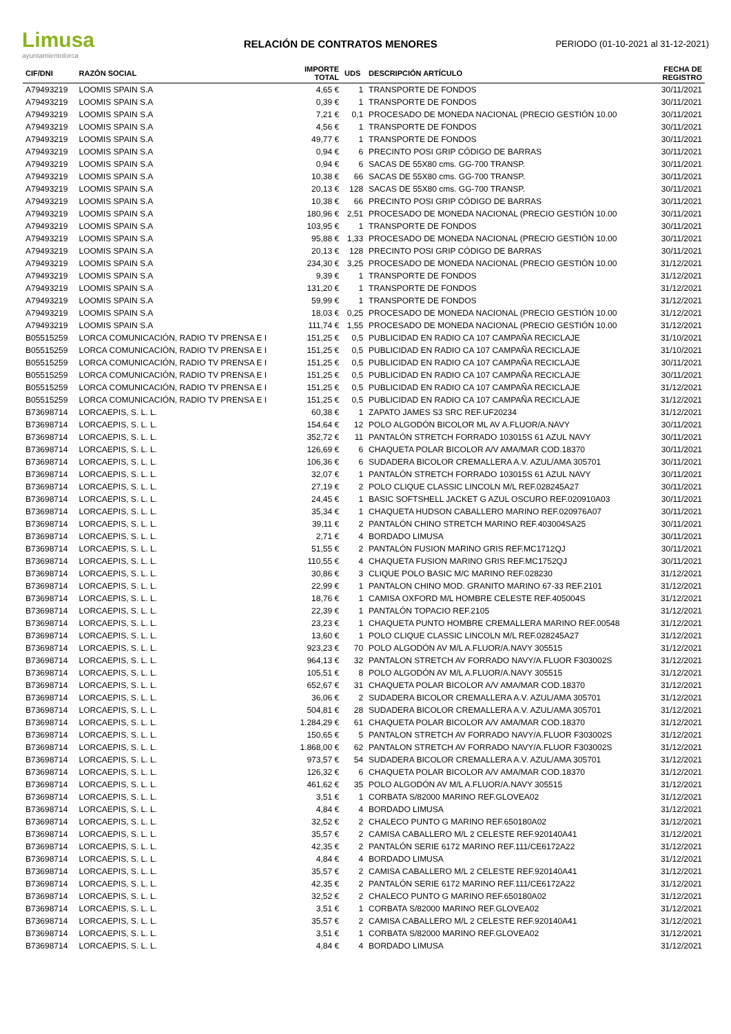Limusa
ayuntamientolorca
RELACIÓN DE CONTRATOS MENORES
PERIODO (01-10-2021 al 31-12-2021)
| CIF/DNI | RAZÓN SOCIAL | IMPORTE TOTAL | UDS | DESCRIPCIÓN ARTÍCULO | FECHA DE REGISTRO |
| --- | --- | --- | --- | --- | --- |
| A79493219 | LOOMIS SPAIN S.A | 4,65 € | 1 | TRANSPORTE DE FONDOS | 30/11/2021 |
| A79493219 | LOOMIS SPAIN S.A | 0,39 € | 1 | TRANSPORTE DE FONDOS | 30/11/2021 |
| A79493219 | LOOMIS SPAIN S.A | 7,21 € | 0,1 | PROCESADO DE MONEDA NACIONAL (PRECIO GESTIÓN 10.00 | 30/11/2021 |
| A79493219 | LOOMIS SPAIN S.A | 4,56 € | 1 | TRANSPORTE DE FONDOS | 30/11/2021 |
| A79493219 | LOOMIS SPAIN S.A | 49,77 € | 1 | TRANSPORTE DE FONDOS | 30/11/2021 |
| A79493219 | LOOMIS SPAIN S.A | 0,94 € | 6 | PRECINTO POSI GRIP CÓDIGO DE BARRAS | 30/11/2021 |
| A79493219 | LOOMIS SPAIN S.A | 0,94 € | 6 | SACAS DE 55X80 cms. GG-700 TRANSP. | 30/11/2021 |
| A79493219 | LOOMIS SPAIN S.A | 10,38 € | 66 | SACAS DE 55X80 cms. GG-700 TRANSP. | 30/11/2021 |
| A79493219 | LOOMIS SPAIN S.A | 20,13 € | 128 | SACAS DE 55X80 cms. GG-700 TRANSP. | 30/11/2021 |
| A79493219 | LOOMIS SPAIN S.A | 10,38 € | 66 | PRECINTO POSI GRIP CÓDIGO DE BARRAS | 30/11/2021 |
| A79493219 | LOOMIS SPAIN S.A | 180,96 € | 2,51 | PROCESADO DE MONEDA NACIONAL (PRECIO GESTIÓN 10.00 | 30/11/2021 |
| A79493219 | LOOMIS SPAIN S.A | 103,95 € | 1 | TRANSPORTE DE FONDOS | 30/11/2021 |
| A79493219 | LOOMIS SPAIN S.A | 95,88 € | 1,33 | PROCESADO DE MONEDA NACIONAL (PRECIO GESTIÓN 10.00 | 30/11/2021 |
| A79493219 | LOOMIS SPAIN S.A | 20,13 € | 128 | PRECINTO POSI GRIP CÓDIGO DE BARRAS | 30/11/2021 |
| A79493219 | LOOMIS SPAIN S.A | 234,30 € | 3,25 | PROCESADO DE MONEDA NACIONAL (PRECIO GESTIÓN 10.00 | 31/12/2021 |
| A79493219 | LOOMIS SPAIN S.A | 9,39 € | 1 | TRANSPORTE DE FONDOS | 31/12/2021 |
| A79493219 | LOOMIS SPAIN S.A | 131,20 € | 1 | TRANSPORTE DE FONDOS | 31/12/2021 |
| A79493219 | LOOMIS SPAIN S.A | 59,99 € | 1 | TRANSPORTE DE FONDOS | 31/12/2021 |
| A79493219 | LOOMIS SPAIN S.A | 18,03 € | 0,25 | PROCESADO DE MONEDA NACIONAL (PRECIO GESTIÓN 10.00 | 31/12/2021 |
| A79493219 | LOOMIS SPAIN S.A | 111,74 € | 1,55 | PROCESADO DE MONEDA NACIONAL (PRECIO GESTIÓN 10.00 | 31/12/2021 |
| B05515259 | LORCA COMUNICACIÓN, RADIO TV PRENSA E I | 151,25 € | 0,5 | PUBLICIDAD EN RADIO CA 107 CAMPAÑA RECICLAJE | 31/10/2021 |
| B05515259 | LORCA COMUNICACIÓN, RADIO TV PRENSA E I | 151,25 € | 0,5 | PUBLICIDAD EN RADIO CA 107 CAMPAÑA RECICLAJE | 31/10/2021 |
| B05515259 | LORCA COMUNICACIÓN, RADIO TV PRENSA E I | 151,25 € | 0,5 | PUBLICIDAD EN RADIO CA 107 CAMPAÑA RECICLAJE | 30/11/2021 |
| B05515259 | LORCA COMUNICACIÓN, RADIO TV PRENSA E I | 151,25 € | 0,5 | PUBLICIDAD EN RADIO CA 107 CAMPAÑA RECICLAJE | 30/11/2021 |
| B05515259 | LORCA COMUNICACIÓN, RADIO TV PRENSA E I | 151,25 € | 0,5 | PUBLICIDAD EN RADIO CA 107 CAMPAÑA RECICLAJE | 31/12/2021 |
| B05515259 | LORCA COMUNICACIÓN, RADIO TV PRENSA E I | 151,25 € | 0,5 | PUBLICIDAD EN RADIO CA 107 CAMPAÑA RECICLAJE | 31/12/2021 |
| B73698714 | LORCAEPIS, S. L. L. | 60,38 € | 1 | ZAPATO JAMES S3 SRC REF.UF20234 | 31/12/2021 |
| B73698714 | LORCAEPIS, S. L. L. | 154,64 € | 12 | POLO ALGODÓN BICOLOR ML AV A.FLUOR/A.NAVY | 30/11/2021 |
| B73698714 | LORCAEPIS, S. L. L. | 352,72 € | 11 | PANTALÓN STRETCH FORRADO 103015S 61 AZUL NAVY | 30/11/2021 |
| B73698714 | LORCAEPIS, S. L. L. | 126,69 € | 6 | CHAQUETA POLAR BICOLOR A/V AMA/MAR COD.18370 | 30/11/2021 |
| B73698714 | LORCAEPIS, S. L. L. | 106,36 € | 6 | SUDADERA BICOLOR CREMALLERA A.V. AZUL/AMA 305701 | 30/11/2021 |
| B73698714 | LORCAEPIS, S. L. L. | 32,07 € | 1 | PANTALÓN STRETCH FORRADO 103015S 61 AZUL NAVY | 30/11/2021 |
| B73698714 | LORCAEPIS, S. L. L. | 27,19 € | 2 | POLO CLIQUE CLASSIC LINCOLN M/L REF.028245A27 | 30/11/2021 |
| B73698714 | LORCAEPIS, S. L. L. | 24,45 € | 1 | BASIC SOFTSHELL JACKET G AZUL OSCURO REF.020910A03 | 30/11/2021 |
| B73698714 | LORCAEPIS, S. L. L. | 35,34 € | 1 | CHAQUETA HUDSON CABALLERO MARINO REF.020976A07 | 30/11/2021 |
| B73698714 | LORCAEPIS, S. L. L. | 39,11 € | 2 | PANTALÓN CHINO STRETCH MARINO REF.403004SA25 | 30/11/2021 |
| B73698714 | LORCAEPIS, S. L. L. | 2,71 € | 4 | BORDADO LIMUSA | 30/11/2021 |
| B73698714 | LORCAEPIS, S. L. L. | 51,55 € | 2 | PANTALÓN FUSION MARINO GRIS REF.MC1712QJ | 30/11/2021 |
| B73698714 | LORCAEPIS, S. L. L. | 110,55 € | 4 | CHAQUETA FUSION MARINO GRIS REF.MC1752QJ | 30/11/2021 |
| B73698714 | LORCAEPIS, S. L. L. | 30,86 € | 3 | CLIQUE POLO BASIC M/C MARINO REF.028230 | 31/12/2021 |
| B73698714 | LORCAEPIS, S. L. L. | 22,99 € | 1 | PANTALON CHINO MOD. GRANITO MARINO 67-33 REF.2101 | 31/12/2021 |
| B73698714 | LORCAEPIS, S. L. L. | 18,76 € | 1 | CAMISA OXFORD M/L HOMBRE CELESTE REF.405004S | 31/12/2021 |
| B73698714 | LORCAEPIS, S. L. L. | 22,39 € | 1 | PANTALÓN TOPACIO REF.2105 | 31/12/2021 |
| B73698714 | LORCAEPIS, S. L. L. | 23,23 € | 1 | CHAQUETA PUNTO HOMBRE CREMALLERA MARINO REF.00548 | 31/12/2021 |
| B73698714 | LORCAEPIS, S. L. L. | 13,60 € | 1 | POLO CLIQUE CLASSIC LINCOLN M/L REF.028245A27 | 31/12/2021 |
| B73698714 | LORCAEPIS, S. L. L. | 923,23 € | 70 | POLO ALGODÓN AV M/L A.FLUOR/A.NAVY 305515 | 31/12/2021 |
| B73698714 | LORCAEPIS, S. L. L. | 964,13 € | 32 | PANTALON STRETCH AV FORRADO NAVY/A.FLUOR F303002S | 31/12/2021 |
| B73698714 | LORCAEPIS, S. L. L. | 105,51 € | 8 | POLO ALGODÓN AV M/L A.FLUOR/A.NAVY 305515 | 31/12/2021 |
| B73698714 | LORCAEPIS, S. L. L. | 652,67 € | 31 | CHAQUETA POLAR BICOLOR A/V AMA/MAR COD.18370 | 31/12/2021 |
| B73698714 | LORCAEPIS, S. L. L. | 36,06 € | 2 | SUDADERA BICOLOR CREMALLERA A.V. AZUL/AMA 305701 | 31/12/2021 |
| B73698714 | LORCAEPIS, S. L. L. | 504,81 € | 28 | SUDADERA BICOLOR CREMALLERA A.V. AZUL/AMA 305701 | 31/12/2021 |
| B73698714 | LORCAEPIS, S. L. L. | 1.284,29 € | 61 | CHAQUETA POLAR BICOLOR A/V AMA/MAR COD.18370 | 31/12/2021 |
| B73698714 | LORCAEPIS, S. L. L. | 150,65 € | 5 | PANTALON STRETCH AV FORRADO NAVY/A.FLUOR F303002S | 31/12/2021 |
| B73698714 | LORCAEPIS, S. L. L. | 1.868,00 € | 62 | PANTALON STRETCH AV FORRADO NAVY/A.FLUOR F303002S | 31/12/2021 |
| B73698714 | LORCAEPIS, S. L. L. | 973,57 € | 54 | SUDADERA BICOLOR CREMALLERA A.V. AZUL/AMA 305701 | 31/12/2021 |
| B73698714 | LORCAEPIS, S. L. L. | 126,32 € | 6 | CHAQUETA POLAR BICOLOR A/V AMA/MAR COD.18370 | 31/12/2021 |
| B73698714 | LORCAEPIS, S. L. L. | 461,62 € | 35 | POLO ALGODÓN AV M/L A.FLUOR/A.NAVY 305515 | 31/12/2021 |
| B73698714 | LORCAEPIS, S. L. L. | 3,51 € | 1 | CORBATA S/82000 MARINO REF.GLOVEA02 | 31/12/2021 |
| B73698714 | LORCAEPIS, S. L. L. | 4,84 € | 4 | BORDADO LIMUSA | 31/12/2021 |
| B73698714 | LORCAEPIS, S. L. L. | 32,52 € | 2 | CHALECO PUNTO G MARINO REF.650180A02 | 31/12/2021 |
| B73698714 | LORCAEPIS, S. L. L. | 35,57 € | 2 | CAMISA CABALLERO M/L 2 CELESTE REF.920140A41 | 31/12/2021 |
| B73698714 | LORCAEPIS, S. L. L. | 42,35 € | 2 | PANTALÓN SERIE 6172 MARINO REF.111/CE6172A22 | 31/12/2021 |
| B73698714 | LORCAEPIS, S. L. L. | 4,84 € | 4 | BORDADO LIMUSA | 31/12/2021 |
| B73698714 | LORCAEPIS, S. L. L. | 35,57 € | 2 | CAMISA CABALLERO M/L 2 CELESTE REF.920140A41 | 31/12/2021 |
| B73698714 | LORCAEPIS, S. L. L. | 42,35 € | 2 | PANTALÓN SERIE 6172 MARINO REF.111/CE6172A22 | 31/12/2021 |
| B73698714 | LORCAEPIS, S. L. L. | 32,52 € | 2 | CHALECO PUNTO G MARINO REF.650180A02 | 31/12/2021 |
| B73698714 | LORCAEPIS, S. L. L. | 3,51 € | 1 | CORBATA S/82000 MARINO REF.GLOVEA02 | 31/12/2021 |
| B73698714 | LORCAEPIS, S. L. L. | 35,57 € | 2 | CAMISA CABALLERO M/L 2 CELESTE REF.920140A41 | 31/12/2021 |
| B73698714 | LORCAEPIS, S. L. L. | 3,51 € | 1 | CORBATA S/82000 MARINO REF.GLOVEA02 | 31/12/2021 |
| B73698714 | LORCAEPIS, S. L. L. | 4,84 € | 4 | BORDADO LIMUSA | 31/12/2021 |